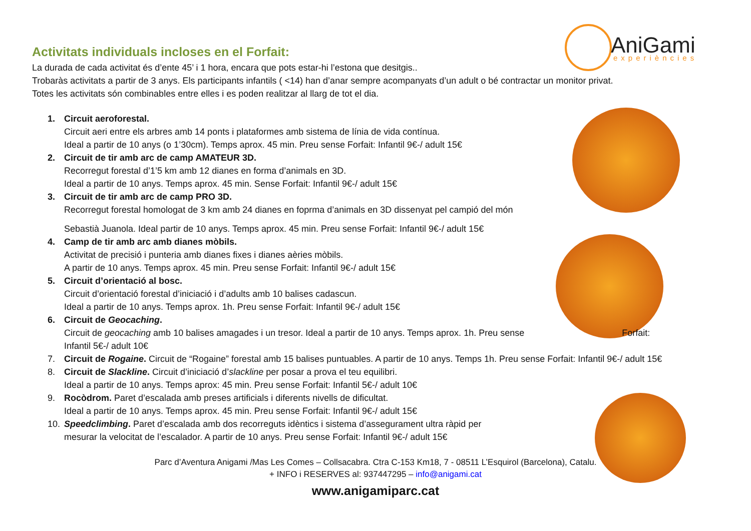AniGami
experiències
Activitats individuals incloses en el Forfait:
La durada de cada activitat és d’ente 45’ i 1 hora, encara que pots estar-hi l’estona que desitgis..
Trobaràs activitats a partir de 3 anys. Els participants infantils ( <14) han d’anar sempre acompanyats d’un adult o bé contractar un monitor privat.
Totes les activitats són combinables entre elles i es poden realitzar al llarg de tot el dia.
1. Circuit aeroforestal.
Circuit aeri entre els arbres amb 14 ponts i plataformes amb sistema de línia de vida contínua.
Ideal a partir de 10 anys (o 1’30cm). Temps aprox. 45 min. Preu sense Forfait: Infantil 9€-/ adult 15€
2. Circuit de tir amb arc de camp AMATEUR 3D.
Recorregut forestal d’1’5 km amb 12 dianes en forma d’animals en 3D.
Ideal a partir de 10 anys. Temps aprox. 45 min. Sense Forfait: Infantil 9€-/ adult 15€
3. Circuit de tir amb arc de camp PRO 3D.
Recorregut forestal homologat de 3 km amb 24 dianes en foprma d’animals en 3D dissenyat pel campió del món
Sebastià Juanola. Ideal partir de 10 anys. Temps aprox. 45 min. Preu sense Forfait: Infantil 9€-/ adult 15€
4. Camp de tir amb arc amb dianes mòbils.
Activitat de precisió i punteria amb dianes fixes i dianes aèries mòbils.
A partir de 10 anys. Temps aprox. 45 min. Preu sense Forfait: Infantil 9€-/ adult 15€
5. Circuit d’orientació al bosc.
Circuit d’orientació forestal d’iniciació i d’adults amb 10 balises cadascun.
Ideal a partir de 10 anys. Temps aprox. 1h. Preu sense Forfait: Infantil 9€-/ adult 15€
6. Circuit de Geocaching.
Circuit de geocaching amb 10 balises amagades i un tresor. Ideal a partir de 10 anys. Temps aprox. 1h. Preu sense Forfait:
Infantil 5€-/ adult 10€
7. Circuit de Rogaine. Circuit de “Rogaine” forestal amb 15 balises puntuables. A partir de 10 anys. Temps 1h. Preu sense Forfait: Infantil 9€-/ adult 15€
8. Circuit de Slackline. Circuit d’iniciació d’slackline per posar a prova el teu equilibri.
Ideal a partir de 10 anys. Temps aprox: 45 min. Preu sense Forfait: Infantil 5€-/ adult 10€
9. Rocòdrom. Paret d’escalada amb preses artificials i diferents nivells de dificultat.
Ideal a partir de 10 anys. Temps aprox. 45 min. Preu sense Forfait: Infantil 9€-/ adult 15€
10. Speedclimbing. Paret d’escalada amb dos recorreguts idèntics i sistema d’assegurament ultra ràpid per
mesurar la velocitat de l’escalador. A partir de 10 anys. Preu sense Forfait: Infantil 9€-/ adult 15€
Parc d’Aventura Anigami /Mas Les Comes – Collsacabra. Ctra C-153 Km18, 7 - 08511 L’Esquirol (Barcelona), Catalu.
+ INFO i RESERVES al: 937447295 – info@anigami.cat
www.anigamiparc.cat